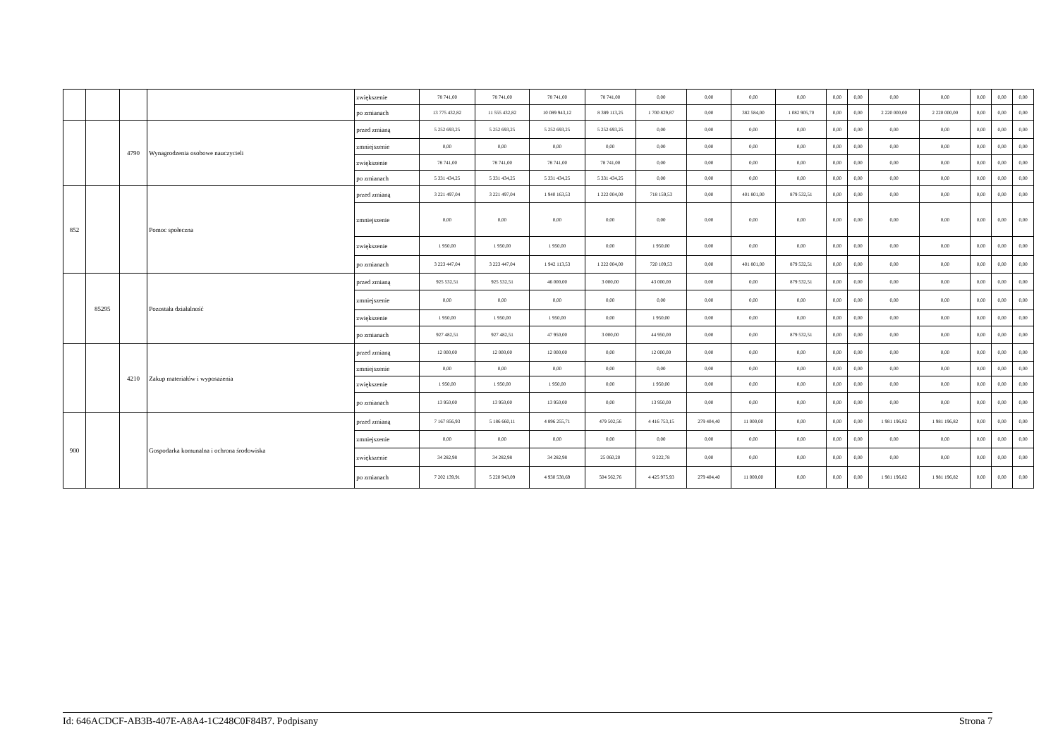| | | | | zwiększenie | 78 741,00 | 78 741,00 | 78 741,00 | 78 741,00 | 0,00 | 0,00 | 0,00 | 0,00 | 0,00 | 0,00 | 0,00 | 0,00 | 0,00 | 0,00 | 0,00 |
| | | | | po zmianach | 13 775 432,82 | 11 555 432,82 | 10 089 943,12 | 8 389 113,25 | 1 700 829,87 | 0,00 | 382 584,00 | 1 082 905,70 | 0,00 | 0,00 | 2 220 000,00 | 2 220 000,00 | 0,00 | 0,00 | 0,00 |
| | | 4790 | Wynagrodzenia osobowe nauczycieli | przed zmianą | 5 252 693,25 | 5 252 693,25 | 5 252 693,25 | 5 252 693,25 | 0,00 | 0,00 | 0,00 | 0,00 | 0,00 | 0,00 | 0,00 | 0,00 | 0,00 | 0,00 | 0,00 |
| | | | | zmniejszenie | 0,00 | 0,00 | 0,00 | 0,00 | 0,00 | 0,00 | 0,00 | 0,00 | 0,00 | 0,00 | 0,00 | 0,00 | 0,00 | 0,00 | 0,00 |
| | | | | zwiększenie | 78 741,00 | 78 741,00 | 78 741,00 | 78 741,00 | 0,00 | 0,00 | 0,00 | 0,00 | 0,00 | 0,00 | 0,00 | 0,00 | 0,00 | 0,00 | 0,00 |
| | | | | po zmianach | 5 331 434,25 | 5 331 434,25 | 5 331 434,25 | 5 331 434,25 | 0,00 | 0,00 | 0,00 | 0,00 | 0,00 | 0,00 | 0,00 | 0,00 | 0,00 | 0,00 | 0,00 |
| 852 | | | Pomoc społeczna | przed zmianą | 3 221 497,04 | 3 221 497,04 | 1 940 163,53 | 1 222 004,00 | 718 159,53 | 0,00 | 401 801,00 | 879 532,51 | 0,00 | 0,00 | 0,00 | 0,00 | 0,00 | 0,00 | 0,00 |
| | | | | zmniejszenie | 0,00 | 0,00 | 0,00 | 0,00 | 0,00 | 0,00 | 0,00 | 0,00 | 0,00 | 0,00 | 0,00 | 0,00 | 0,00 | 0,00 | 0,00 |
| | | | | zwiększenie | 1 950,00 | 1 950,00 | 1 950,00 | 0,00 | 1 950,00 | 0,00 | 0,00 | 0,00 | 0,00 | 0,00 | 0,00 | 0,00 | 0,00 | 0,00 | 0,00 |
| | | | | po zmianach | 3 223 447,04 | 3 223 447,04 | 1 942 113,53 | 1 222 004,00 | 720 109,53 | 0,00 | 401 801,00 | 879 532,51 | 0,00 | 0,00 | 0,00 | 0,00 | 0,00 | 0,00 | 0,00 |
| | 85295 | | Pozostała działalność | przed zmianą | 925 532,51 | 925 532,51 | 46 000,00 | 3 000,00 | 43 000,00 | 0,00 | 0,00 | 879 532,51 | 0,00 | 0,00 | 0,00 | 0,00 | 0,00 | 0,00 | 0,00 |
| | | | | zmniejszenie | 0,00 | 0,00 | 0,00 | 0,00 | 0,00 | 0,00 | 0,00 | 0,00 | 0,00 | 0,00 | 0,00 | 0,00 | 0,00 | 0,00 | 0,00 |
| | | | | zwiększenie | 1 950,00 | 1 950,00 | 1 950,00 | 0,00 | 1 950,00 | 0,00 | 0,00 | 0,00 | 0,00 | 0,00 | 0,00 | 0,00 | 0,00 | 0,00 | 0,00 |
| | | | | po zmianach | 927 482,51 | 927 482,51 | 47 950,00 | 3 000,00 | 44 950,00 | 0,00 | 0,00 | 879 532,51 | 0,00 | 0,00 | 0,00 | 0,00 | 0,00 | 0,00 | 0,00 |
| | | 4210 | Zakup materiałów i wyposażenia | przed zmianą | 12 000,00 | 12 000,00 | 12 000,00 | 0,00 | 12 000,00 | 0,00 | 0,00 | 0,00 | 0,00 | 0,00 | 0,00 | 0,00 | 0,00 | 0,00 | 0,00 |
| | | | | zmniejszenie | 0,00 | 0,00 | 0,00 | 0,00 | 0,00 | 0,00 | 0,00 | 0,00 | 0,00 | 0,00 | 0,00 | 0,00 | 0,00 | 0,00 | 0,00 |
| | | | | zwiększenie | 1 950,00 | 1 950,00 | 1 950,00 | 0,00 | 1 950,00 | 0,00 | 0,00 | 0,00 | 0,00 | 0,00 | 0,00 | 0,00 | 0,00 | 0,00 | 0,00 |
| | | | | po zmianach | 13 950,00 | 13 950,00 | 13 950,00 | 0,00 | 13 950,00 | 0,00 | 0,00 | 0,00 | 0,00 | 0,00 | 0,00 | 0,00 | 0,00 | 0,00 | 0,00 |
| 900 | | | Gospodarka komunalna i ochrona środowiska | przed zmianą | 7 167 856,93 | 5 186 660,11 | 4 896 255,71 | 479 502,56 | 4 416 753,15 | 279 404,40 | 11 000,00 | 0,00 | 0,00 | 0,00 | 1 981 196,82 | 1 981 196,82 | 0,00 | 0,00 | 0,00 |
| | | | | zmniejszenie | 0,00 | 0,00 | 0,00 | 0,00 | 0,00 | 0,00 | 0,00 | 0,00 | 0,00 | 0,00 | 0,00 | 0,00 | 0,00 | 0,00 | 0,00 |
| | | | | zwiększenie | 34 282,98 | 34 282,98 | 34 282,98 | 25 060,20 | 9 222,78 | 0,00 | 0,00 | 0,00 | 0,00 | 0,00 | 0,00 | 0,00 | 0,00 | 0,00 | 0,00 |
| | | | | po zmianach | 7 202 139,91 | 5 220 943,09 | 4 930 538,69 | 504 562,76 | 4 425 975,93 | 279 404,40 | 11 000,00 | 0,00 | 0,00 | 0,00 | 1 981 196,82 | 1 981 196,82 | 0,00 | 0,00 | 0,00 |
Id: 646ACDCF-AB3B-407E-A8A4-1C248C0F84B7. Podpisany Strona 7